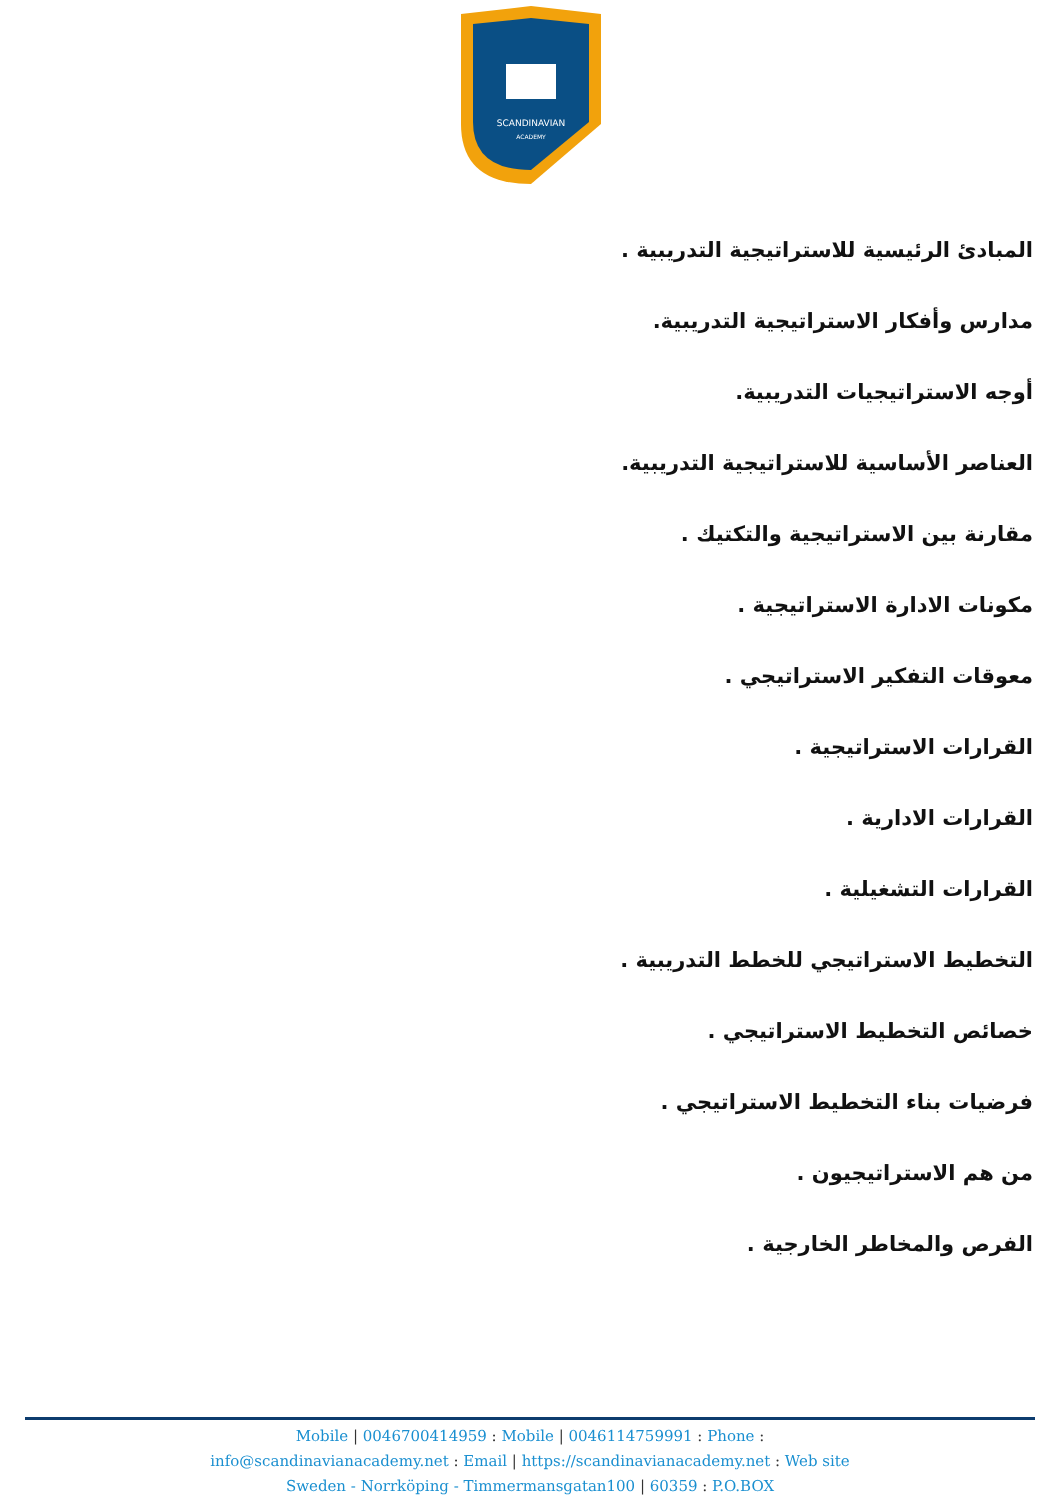SCANDINAVIAN
ACADEMY
المبادئ الرئيسية للاستراتيجية التدريبية .
مدارس وأفكار الاستراتيجية التدريبية.
أوجه الاستراتيجيات التدريبية.
العناصر الأساسية للاستراتيجية التدريبية.
مقارنة بين الاستراتيجية والتكتيك .
مكونات الادارة الاستراتيجية .
معوقات التفكير الاستراتيجي .
القرارات الاستراتيجية .
القرارات الادارية .
القرارات التشغيلية .
التخطيط الاستراتيجي للخطط التدريبية .
خصائص التخطيط الاستراتيجي .
فرضيات بناء التخطيط الاستراتيجي .
من هم الاستراتيجيون .
الفرص والمخاطر الخارجية .
Mobile | 0046700414959 : Mobile | 0046114759991 : Phone :
info@scandinavianacademy.net : Email | https://scandinavianacademy.net : Web site
Sweden - Norrköping - Timmermansgatan100 | 60359 : P.O.BOX